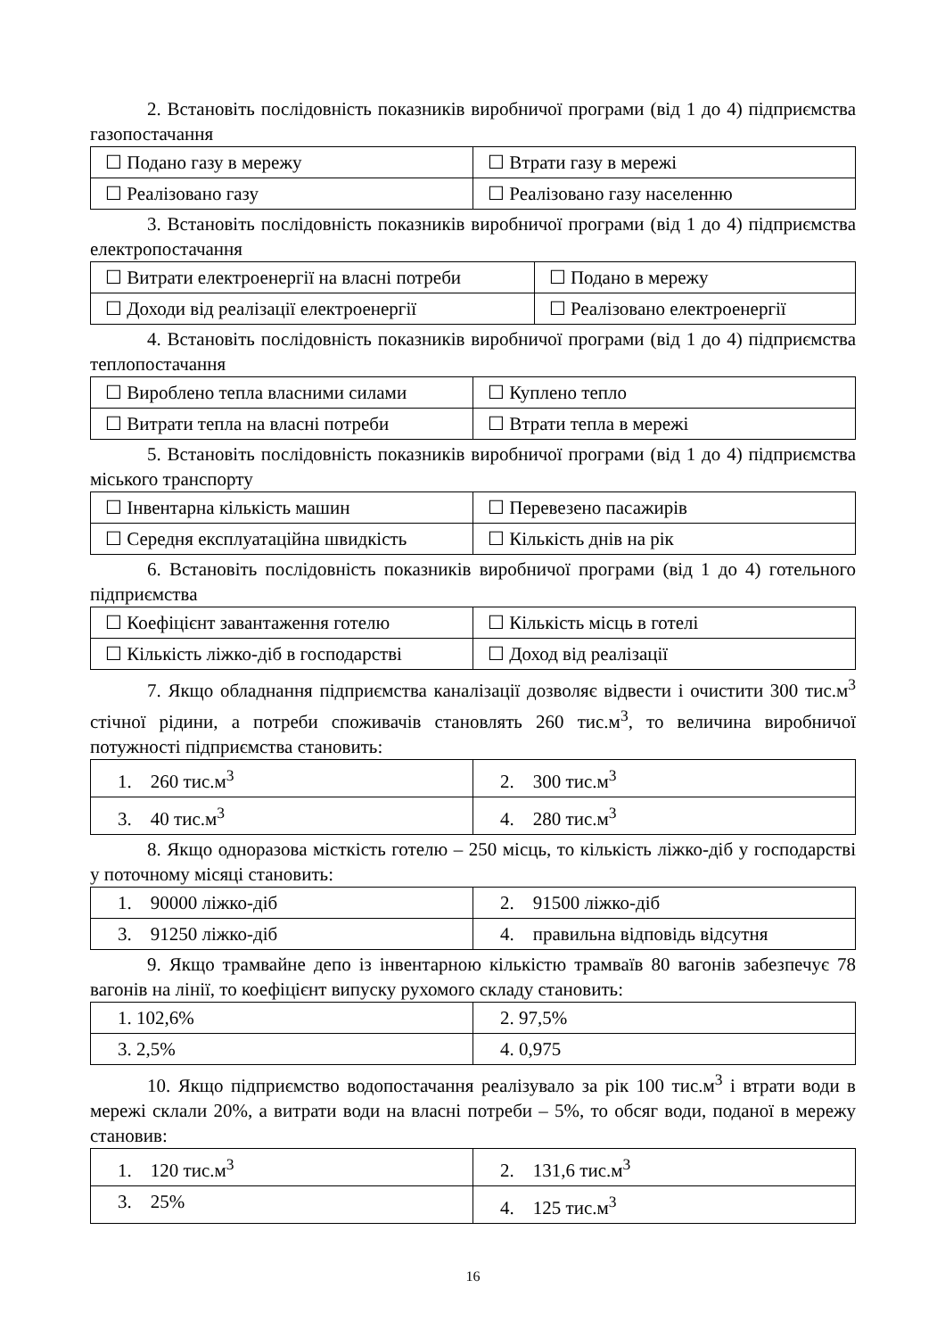2. Встановіть послідовність показників виробничої програми (від 1 до 4) підприємства газопостачання
| ☐ Подано газу в мережу | ☐ Втрати газу в мережі |
| ☐ Реалізовано газу | ☐ Реалізовано газу населенню |
3. Встановіть послідовність показників виробничої програми (від 1 до 4) підприємства електропостачання
| ☐ Витрати електроенергії на власні потреби | ☐ Подано в мережу |
| ☐ Доходи від реалізації електроенергії | ☐ Реалізовано електроенергії |
4. Встановіть послідовність показників виробничої програми (від 1 до 4) підприємства теплопостачання
| ☐ Вироблено тепла власними силами | ☐ Куплено тепло |
| ☐ Витрати тепла на власні потреби | ☐ Втрати тепла в мережі |
5. Встановіть послідовність показників виробничої програми (від 1 до 4) підприємства міського транспорту
| ☐ Інвентарна кількість машин | ☐ Перевезено пасажирів |
| ☐ Середня експлуатаційна швидкість | ☐ Кількість днів на рік |
6. Встановіть послідовність показників виробничої програми (від 1 до 4) готельного підприємства
| ☐ Коефіцієнт завантаження готелю | ☐ Кількість місць в готелі |
| ☐ Кількість ліжко-діб в господарстві | ☐ Доход від реалізації |
7. Якщо обладнання підприємства каналізації дозволяє відвести і очистити 300 тис.м<sup>3</sup> стічної рідини, а потреби споживачів становлять 260 тис.м<sup>3</sup>, то величина виробничої потужності підприємства становить:
| 1. 260 тис.м<sup>3</sup> | 2. 300 тис.м<sup>3</sup> |
| 3. 40 тис.м<sup>3</sup> | 4. 280 тис.м<sup>3</sup> |
8. Якщо одноразова місткість готелю – 250 місць, то кількість ліжко-діб у господарстві у поточному місяці становить:
| 1. 90000 ліжко-діб | 2. 91500 ліжко-діб |
| 3. 91250 ліжко-діб | 4. правильна відповідь відсутня |
9. Якщо трамвайне депо із інвентарною кількістю трамваїв 80 вагонів забезпечує 78 вагонів на лінії, то коефіцієнт випуску рухомого складу становить:
| 1. 102,6% | 2. 97,5% |
| 3. 2,5% | 4. 0,975 |
10. Якщо підприємство водопостачання реалізувало за рік 100 тис.м<sup>3</sup> і втрати води в мережі склали 20%, а витрати води на власні потреби – 5%, то обсяг води, поданої в мережу становив:
| 1. 120 тис.м<sup>3</sup> | 2. 131,6 тис.м<sup>3</sup> |
| 3. 25% | 4. 125 тис.м<sup>3</sup> |
16